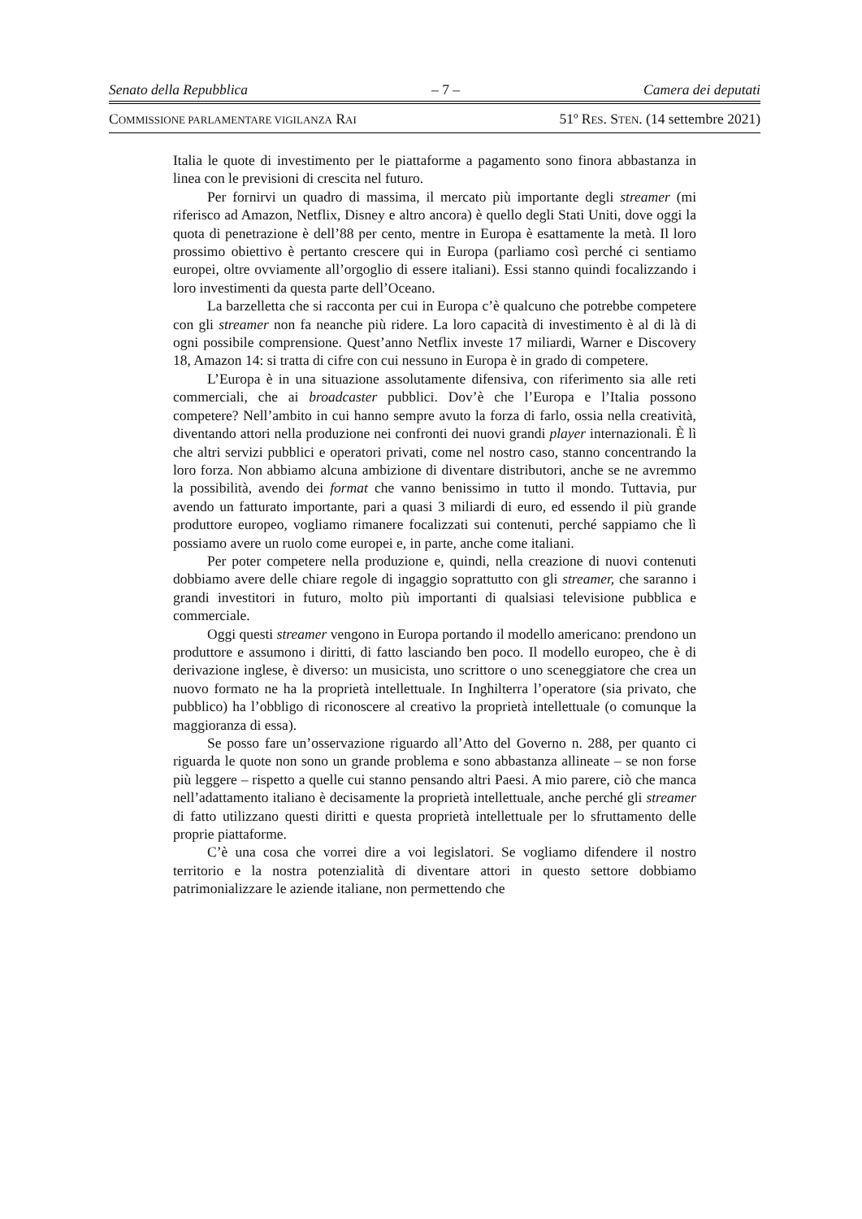Senato della Repubblica – 7 – Camera dei deputati
COMMISSIONE PARLAMENTARE VIGILANZA RAI 51º RES. STEN. (14 settembre 2021)
Italia le quote di investimento per le piattaforme a pagamento sono finora abbastanza in linea con le previsioni di crescita nel futuro.
Per fornirvi un quadro di massima, il mercato più importante degli streamer (mi riferisco ad Amazon, Netflix, Disney e altro ancora) è quello degli Stati Uniti, dove oggi la quota di penetrazione è dell’88 per cento, mentre in Europa è esattamente la metà. Il loro prossimo obiettivo è pertanto crescere qui in Europa (parliamo così perché ci sentiamo europei, oltre ovviamente all’orgoglio di essere italiani). Essi stanno quindi focalizzando i loro investimenti da questa parte dell’Oceano.
La barzelletta che si racconta per cui in Europa c’è qualcuno che potrebbe competere con gli streamer non fa neanche più ridere. La loro capacità di investimento è al di là di ogni possibile comprensione. Quest’anno Netflix investe 17 miliardi, Warner e Discovery 18, Amazon 14: si tratta di cifre con cui nessuno in Europa è in grado di competere.
L’Europa è in una situazione assolutamente difensiva, con riferimento sia alle reti commerciali, che ai broadcaster pubblici. Dov’è che l’Europa e l’Italia possono competere? Nell’ambito in cui hanno sempre avuto la forza di farlo, ossia nella creatività, diventando attori nella produzione nei confronti dei nuovi grandi player internazionali. È lì che altri servizi pubblici e operatori privati, come nel nostro caso, stanno concentrando la loro forza. Non abbiamo alcuna ambizione di diventare distributori, anche se ne avremmo la possibilità, avendo dei format che vanno benissimo in tutto il mondo. Tuttavia, pur avendo un fatturato importante, pari a quasi 3 miliardi di euro, ed essendo il più grande produttore europeo, vogliamo rimanere focalizzati sui contenuti, perché sappiamo che lì possiamo avere un ruolo come europei e, in parte, anche come italiani.
Per poter competere nella produzione e, quindi, nella creazione di nuovi contenuti dobbiamo avere delle chiare regole di ingaggio soprattutto con gli streamer, che saranno i grandi investitori in futuro, molto più importanti di qualsiasi televisione pubblica e commerciale.
Oggi questi streamer vengono in Europa portando il modello americano: prendono un produttore e assumono i diritti, di fatto lasciando ben poco. Il modello europeo, che è di derivazione inglese, è diverso: un musicista, uno scrittore o uno sceneggiatore che crea un nuovo formato ne ha la proprietà intellettuale. In Inghilterra l’operatore (sia privato, che pubblico) ha l’obbligo di riconoscere al creativo la proprietà intellettuale (o comunque la maggioranza di essa).
Se posso fare un’osservazione riguardo all’Atto del Governo n. 288, per quanto ci riguarda le quote non sono un grande problema e sono abbastanza allineate – se non forse più leggere – rispetto a quelle cui stanno pensando altri Paesi. A mio parere, ciò che manca nell’adattamento italiano è decisamente la proprietà intellettuale, anche perché gli streamer di fatto utilizzano questi diritti e questa proprietà intellettuale per lo sfruttamento delle proprie piattaforme.
C’è una cosa che vorrei dire a voi legislatori. Se vogliamo difendere il nostro territorio e la nostra potenzialità di diventare attori in questo settore dobbiamo patrimonializzare le aziende italiane, non permettendo che